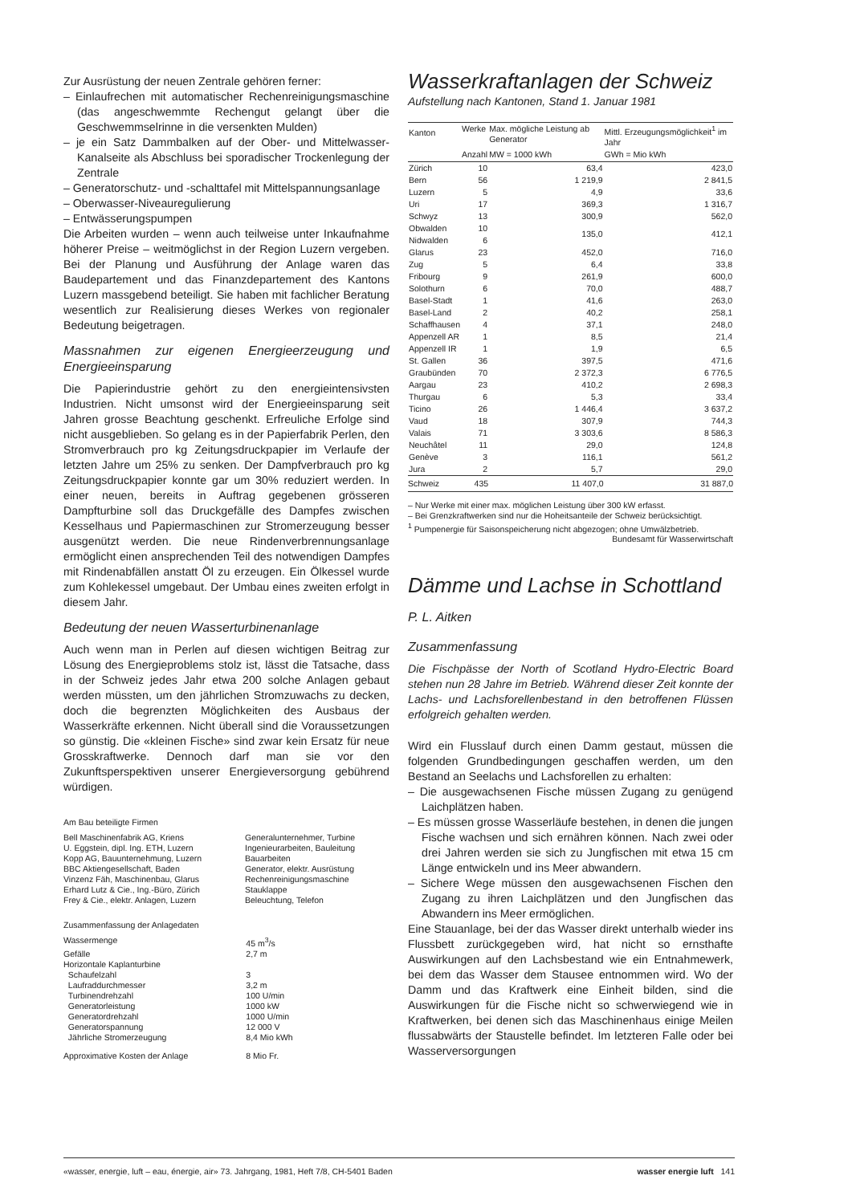Zur Ausrüstung der neuen Zentrale gehören ferner:
– Einlaufrechen mit automatischer Rechenreinigungsmaschine (das angeschwemmte Rechengut gelangt über die Geschwemmselrinne in die versenkten Mulden)
– je ein Satz Dammbalken auf der Ober- und Mittelwasser-Kanalseite als Abschluss bei sporadischer Trockenlegung der Zentrale
– Generatorschutz- und -schalttafel mit Mittelspannungsanlage
– Oberwasser-Niveauregulierung
– Entwässerungspumpen
Die Arbeiten wurden – wenn auch teilweise unter Inkaufnahme höherer Preise – weitmöglichst in der Region Luzern vergeben. Bei der Planung und Ausführung der Anlage waren das Baudepartement und das Finanzdepartement des Kantons Luzern massgebend beteiligt. Sie haben mit fachlicher Beratung wesentlich zur Realisierung dieses Werkes von regionaler Bedeutung beigetragen.
Massnahmen zur eigenen Energieerzeugung und Energieeinsparung
Die Papierindustrie gehört zu den energieintensivsten Industrien. Nicht umsonst wird der Energieeinsparung seit Jahren grosse Beachtung geschenkt. Erfreuliche Erfolge sind nicht ausgeblieben. So gelang es in der Papierfabrik Perlen, den Stromverbrauch pro kg Zeitungsdruckpapier im Verlaufe der letzten Jahre um 25% zu senken. Der Dampfverbrauch pro kg Zeitungsdruckpapier konnte gar um 30% reduziert werden. In einer neuen, bereits in Auftrag gegebenen grösseren Dampfturbine soll das Druckgefälle des Dampfes zwischen Kesselhaus und Papiermaschinen zur Stromerzeugung besser ausgenützt werden. Die neue Rindenverbrennungsanlage ermöglicht einen ansprechenden Teil des notwendigen Dampfes mit Rindenabfällen anstatt Öl zu erzeugen. Ein Ölkessel wurde zum Kohlekessel umgebaut. Der Umbau eines zweiten erfolgt in diesem Jahr.
Bedeutung der neuen Wasserturbinenanlage
Auch wenn man in Perlen auf diesen wichtigen Beitrag zur Lösung des Energieproblems stolz ist, lässt die Tatsache, dass in der Schweiz jedes Jahr etwa 200 solche Anlagen gebaut werden müssten, um den jährlichen Stromzuwachs zu decken, doch die begrenzten Möglichkeiten des Ausbaus der Wasserkräfte erkennen. Nicht überall sind die Voraussetzungen so günstig. Die «kleinen Fische» sind zwar kein Ersatz für neue Grosskraftwerke. Dennoch darf man sie vor den Zukunftsperspektiven unserer Energieversorgung gebührend würdigen.
Am Bau beteiligte Firmen
| Bell Maschinenfabrik AG, Kriens | Generalunternehmer, Turbine |
| U. Eggstein, dipl. Ing. ETH, Luzern | Ingenieurarbeiten, Bauleitung |
| Kopp AG, Bauunternehmung, Luzern | Bauarbeiten |
| BBC Aktiengesellschaft, Baden | Generator, elektr. Ausrüstung |
| Vinzenz Fäh, Maschinenbau, Glarus | Rechenreinigungsmaschine |
| Erhard Lutz & Cie., Ing.-Büro, Zürich | Stauklappe |
| Frey & Cie., elektr. Anlagen, Luzern | Beleuchtung, Telefon |
Zusammenfassung der Anlagedaten
| Wassermenge | 45 m<sup>3</sup>/s |
| Gefälle | 2,7 m |
| Horizontale Kaplanturbine | |
| Schaufelzahl | 3 |
| Laufraddurchmesser | 3,2 m |
| Turbinendrehzahl | 100 U/min |
| Generatorleistung | 1000 kW |
| Generatordrehzahl | 1000 U/min |
| Generatorspannung | 12 000 V |
| Jährliche Stromerzeugung | 8,4 Mio kWh |
| Approximative Kosten der Anlage | 8 Mio Fr. |
Wasserkraftanlagen der Schweiz
Aufstellung nach Kantonen, Stand 1. Januar 1981
| Kanton | Werke | Max. mögliche Leistung ab Generator | Mittl. Erzeugungsmöglichkeit<sup>1</sup> im Jahr |
| --- | --- | --- | --- |
| | Anzahl | MW = 1000 kWh | GWh = Mio kWh |
| Zürich | 10 | 63,4 | 423,0 |
| Bern | 56 | 1 219,9 | 2 841,5 |
| Luzern | 5 | 4,9 | 33,6 |
| Uri | 17 | 369,3 | 1 316,7 |
| Schwyz | 13 | 300,9 | 562,0 |
| Obwalden | 10 | 135,0 | 412,1 |
| Nidwalden | 6 | | |
| Glarus | 23 | 452,0 | 716,0 |
| Zug | 5 | 6,4 | 33,8 |
| Fribourg | 9 | 261,9 | 600,0 |
| Solothurn | 6 | 70,0 | 488,7 |
| Basel-Stadt | 1 | 41,6 | 263,0 |
| Basel-Land | 2 | 40,2 | 258,1 |
| Schaffhausen | 4 | 37,1 | 248,0 |
| Appenzell AR | 1 | 8,5 | 21,4 |
| Appenzell IR | 1 | 1,9 | 6,5 |
| St. Gallen | 36 | 397,5 | 471,6 |
| Graubünden | 70 | 2 372,3 | 6 776,5 |
| Aargau | 23 | 410,2 | 2 698,3 |
| Thurgau | 6 | 5,3 | 33,4 |
| Ticino | 26 | 1 446,4 | 3 637,2 |
| Vaud | 18 | 307,9 | 744,3 |
| Valais | 71 | 3 303,6 | 8 586,3 |
| Neuchâtel | 11 | 29,0 | 124,8 |
| Genève | 3 | 116,1 | 561,2 |
| Jura | 2 | 5,7 | 29,0 |
| Schweiz | 435 | 11 407,0 | 31 887,0 |
– Nur Werke mit einer max. möglichen Leistung über 300 kW erfasst.
– Bei Grenzkraftwerken sind nur die Hoheitsanteile der Schweiz berücksichtigt.
<sup>1</sup> Pumpenergie für Saisonspeicherung nicht abgezogen; ohne Umwälzbetrieb. Bundesamt für Wasserwirtschaft
Dämme und Lachse in Schottland
P. L. Aitken
Zusammenfassung
Die Fischpässe der North of Scotland Hydro-Electric Board stehen nun 28 Jahre im Betrieb. Während dieser Zeit konnte der Lachs- und Lachsforellenbestand in den betroffenen Flüssen erfolgreich gehalten werden.
Wird ein Flusslauf durch einen Damm gestaut, müssen die folgenden Grundbedingungen geschaffen werden, um den Bestand an Seelachs und Lachsforellen zu erhalten:
– Die ausgewachsenen Fische müssen Zugang zu genügend Laichplätzen haben.
– Es müssen grosse Wasserläufe bestehen, in denen die jungen Fische wachsen und sich ernähren können. Nach zwei oder drei Jahren werden sie sich zu Jungfischen mit etwa 15 cm Länge entwickeln und ins Meer abwandern.
– Sichere Wege müssen den ausgewachsenen Fischen den Zugang zu ihren Laichplätzen und den Jungfischen das Abwandern ins Meer ermöglichen.
Eine Stauanlage, bei der das Wasser direkt unterhalb wieder ins Flussbett zurückgegeben wird, hat nicht so ernsthafte Auswirkungen auf den Lachsbestand wie ein Entnahmewerk, bei dem das Wasser dem Stausee entnommen wird. Wo der Damm und das Kraftwerk eine Einheit bilden, sind die Auswirkungen für die Fische nicht so schwerwiegend wie in Kraftwerken, bei denen sich das Maschinenhaus einige Meilen flussabwärts der Staustelle befindet. Im letzteren Falle oder bei Wasserversorgungen
«wasser, energie, luft – eau, énergie, air» 73. Jahrgang, 1981, Heft 7/8, CH-5401 Baden wasser energie luft 141